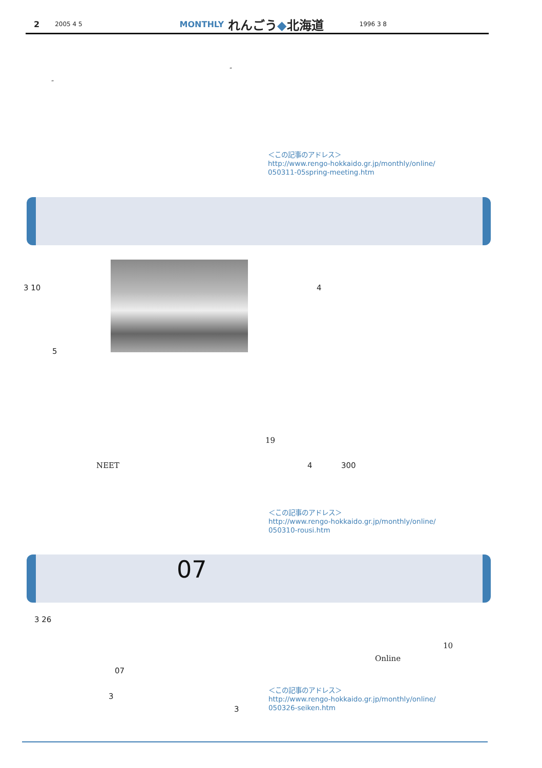2 2005 4 5 MONTHLY れんごう◆北海道 1996 3 8
“
”
＜この記事のアドレス＞
http://www.rengo-hokkaido.gr.jp/monthly/online/
050311-05spring-meeting.htm
3 10 4
5
19
NEET 4 300
＜この記事のアドレス＞
http://www.rengo-hokkaido.gr.jp/monthly/online/
050310-rousi.htm
07
3 26
10
Online
07
＜この記事のアドレス＞
http://www.rengo-hokkaido.gr.jp/monthly/online/
050326-seiken.htm
3
3